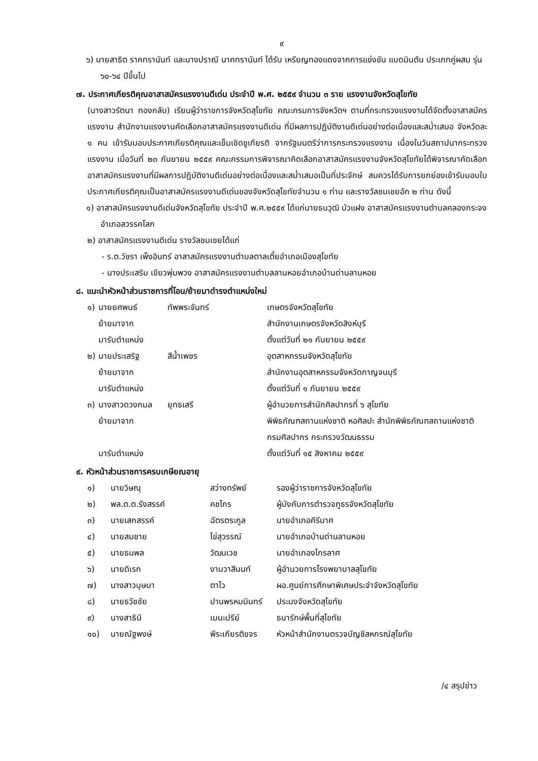๙
๖) นายสาธิต ราคทรานันท์ และนางปราณี นาคทรานันท์ ได้รับ เหรียญทองแดงจากการแข่งขัน แบดมินตัน ประเภทคู่ผสม รุ่น ๖๐-๖๔ ปีขึ้นไป
๗. ประกาศเกียรติคุณอาสาสมัครแรงงานดีเด่น ประจำปี พ.ศ. ๒๕๕๙ จำนวน ๓ ราย แรงงานจังหวัดสุโขทัย
(นางสาวรัตนา ทองกลับ) เรียนผู้ว่าราชการจังหวัดสุโขทัย คณะกรมการจังหวัดฯ ตามที่กระทรวงแรงงานได้จัดตั้งอาสาสมัครแรงงาน สำนักงานแรงงานคัดเลือกอาสาสมัครแรงงานดีเด่น ที่มีผลการปฏิบัติงานดีเด่นอย่างต่อเนื่องและสม่ำเสมอ จังหวัดละ ๑ คน เข้ารับมอบประกาศเกียรติคุณและเข็มเชิดชูเกียรติ จากรัฐมนตรีว่าการกระทรวงแรงงาน เนื่องในวันสถาปนากระทรวงแรงงาน เมื่อวันที่ ๒๓ กันยายน ๒๕๕๙ คณะกรรมการพิจารณาคิดเลือกอาสาสมัครแรงงานจังหวัดสุโขทัยได้พิจารณาคัดเลือกอาสาสมัครแรงงานที่มีผลการปฏิบัติงานดีเด่นอย่างต่อเนื่องและสม่ำเสมอเป็นที่ประจักษ์ สมควรได้รับการยกย่องเข้ารับมอบใบประกาศเกียรติคุณเป็นอาสาสมัครแรงงานดีเด่นของจังหวัดสุโขทัยจำนวน ๑ ท่าน และรางวัลชมเชยอัก ๒ ท่าน ดังนี้
๑) อาสาสมัครแรงงานดีเด่นจังหวัดสุโขทัย ประจำปี พ.ศ.๒๕๕๙ ได้แก่นายธนวุฒิ บัวแฝง อาสาสมัครแรงงานตำบลคลองกระจงอำเภอสวรรคโลก
๒) อาสาสมัครแรงงานดีเด่น รางวัลชมเชยได้แก่
- ร.ต.วัชรา เพ็งอินทร์ อาสาสมัครแรงงานตำบลตาลเตี้ยอำเภอเมืองสุโขทัย
- นางประเสริม เขียวพุ่มพวง อาสาสมัครแรงงานตำบลลานหอยอำเภอบ้านด่านลานหอย
๘. แนะนำหัวหน้าส่วนราชการที่โอน/ย้ายมาดำรงตำแหน่งใหม่
| ๑) | นายยศพนธ์ | ทัพพระจันทร์ | เกษตรจังหวัดสุโขทัย |
| | ย้ายมาจาก | | สำนักงานเกษตรจังหวัดสิงห์บุรี |
| | มารับตำแหน่ง | | ตั้งแต่วันที่ ๒๑ กันยายน ๒๕๕๙ |
| ๒) | นายประเสริฐ | สีน้ำเพชร | อุตสาหกรรมจังหวัดสุโขทัย |
| | ย้ายมาจาก | | สำนักงานอุตสาหกรรมจังหวัดกาญจนบุรี |
| | มารับตำแหน่ง | | ตั้งแต่วันที่ ๑ กันยายน ๒๕๕๙ |
| ๓) | นางสาวดวงกมล | ยุทธเสรี | ผู้อำนวยการสำนักศิลปากรที่ ๖ สุโขทัย |
| | ย้ายมาจาก | | พิพิธภัณฑสถานแห่งชาติ หอศิลปะ สำนักพิพิธภัณฑสถานแห่งชาติ กรมศิลปากร กระทรวงวัฒนธรรม |
| | มารับตำแหน่ง | | ตั้งแต่วันที่ ๑๕ สิงหาคม ๒๕๕๙ |
๙. หัวหน้าส่วนราชการครบเกษียณอายุ
| ๑) | นายวิษณุ | สว่างทรัพย์ | รองผู้ว่าราชการจังหวัดสุโขทัย |
| ๒) | พล.ต.ต.รังสรรค์ | คชไกร | ผู้บังคับการตำรวจภูธรจังหวัดสุโขทัย |
| ๓) | นายเสกสรรค์ | ฉัตรตระกูล | นายอำเภอคีรีมาศ |
| ๔) | นายสมชาย | ไข่สุวรรณ์ | นายอำเภอบ้านด่านลานหอย |
| ๕) | นายธนพล | วัฒนเวช | นายอำเภองไกรลาศ |
| ๖) | นายดิเรก | งามวาสีนนท์ | ผู้อำนวยการโรงพยาบาลสุโขทัย |
| ๗) | นางสาวบุษบา | ตาไว | ผอ.ศูนย์การศึกษาพิเศษประจำจังหวัดสุโขทัย |
| ๘) | นายธวัชชัย | ปานพรหมมินทร์ | ประมงจังหวัดสุโขทัย |
| ๙) | นางสาธินี | เมนะปรีย์ | ธนารักษ์พื้นที่สุโขทัย |
| ๑๐) | นายณัฐพงษ์ | พีระเกียรติขจร | หัวหน้าสำนักงานตรวจบัญชีสหกรณ์สุโขทัย |
/๔ สรุปข่าว